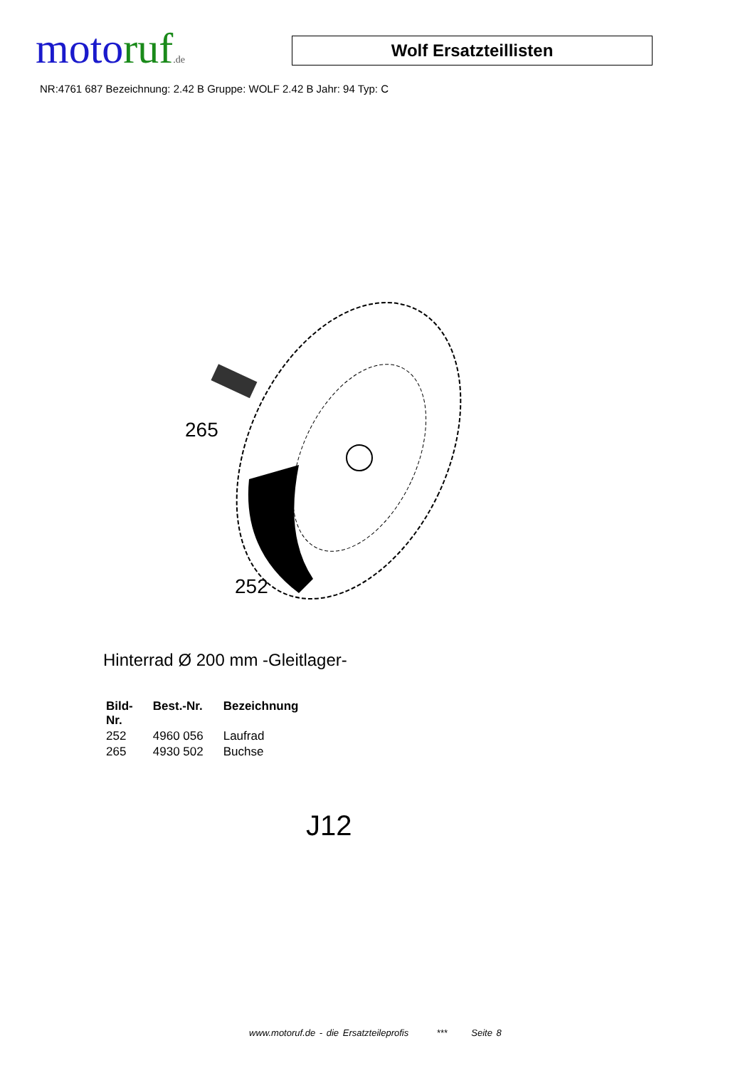moto ruf.de
Wolf Ersatzteillisten
NR:4761 687 Bezeichnung: 2.42 B Gruppe: WOLF 2.42 B Jahr: 94 Typ: C
265
252
Hinterrad Ø 200 mm -Gleitlager-
| Bild- Nr. | Best.-Nr. | Bezeichnung |
| --- | --- | --- |
| 252 | 4960 056 | Laufrad |
| 265 | 4930 502 | Buchse |
J12
www.motoruf.de - die Ersatzteileprofis *** Seite 8